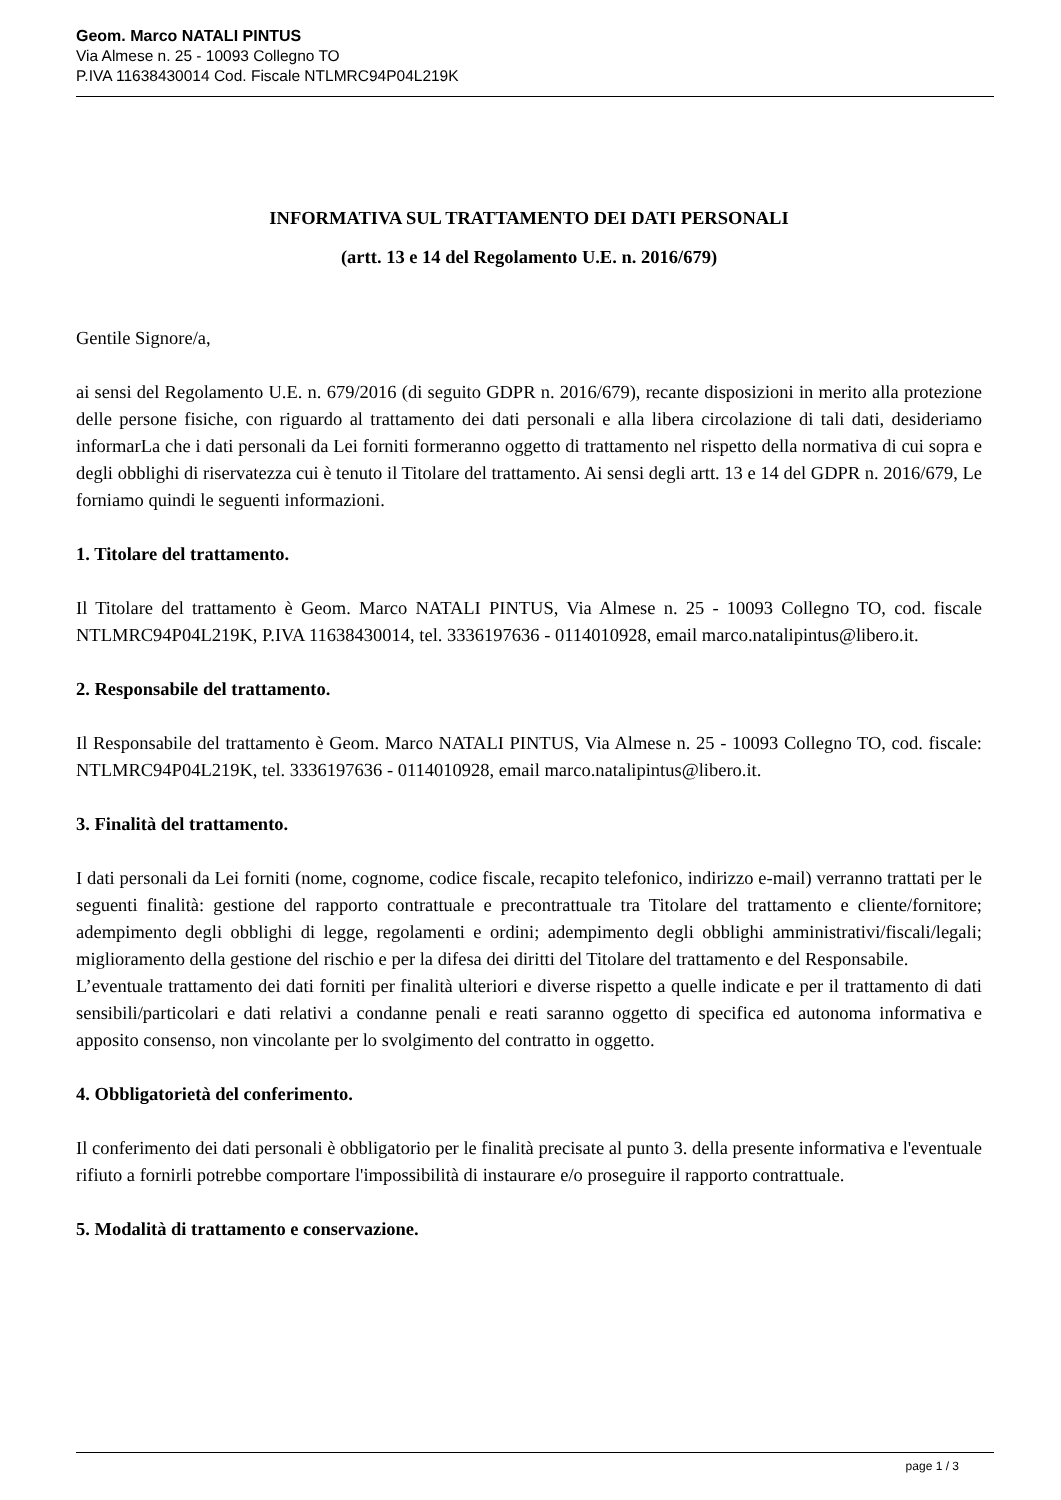Geom. Marco NATALI PINTUS
Via Almese n. 25 - 10093 Collegno TO
P.IVA 11638430014 Cod. Fiscale NTLMRC94P04L219K
INFORMATIVA SUL TRATTAMENTO DEI DATI PERSONALI
(artt. 13 e 14 del Regolamento U.E. n. 2016/679)
Gentile Signore/a,
ai sensi del Regolamento U.E. n. 679/2016 (di seguito GDPR n. 2016/679), recante disposizioni in merito alla protezione delle persone fisiche, con riguardo al trattamento dei dati personali e alla libera circolazione di tali dati, desideriamo informarLa che i dati personali da Lei forniti formeranno oggetto di trattamento nel rispetto della normativa di cui sopra e degli obblighi di riservatezza cui è tenuto il Titolare del trattamento. Ai sensi degli artt. 13 e 14 del GDPR n. 2016/679, Le forniamo quindi le seguenti informazioni.
1. Titolare del trattamento.
Il Titolare del trattamento è Geom. Marco NATALI PINTUS, Via Almese n. 25 - 10093 Collegno TO, cod. fiscale NTLMRC94P04L219K, P.IVA 11638430014, tel. 3336197636 - 0114010928, email marco.natalipintus@libero.it.
2. Responsabile del trattamento.
Il Responsabile del trattamento è Geom. Marco NATALI PINTUS, Via Almese n. 25 - 10093 Collegno TO, cod. fiscale: NTLMRC94P04L219K, tel. 3336197636 - 0114010928, email marco.natalipintus@libero.it.
3. Finalità del trattamento.
I dati personali da Lei forniti (nome, cognome, codice fiscale, recapito telefonico, indirizzo e-mail) verranno trattati per le seguenti finalità: gestione del rapporto contrattuale e precontrattuale tra Titolare del trattamento e cliente/fornitore; adempimento degli obblighi di legge, regolamenti e ordini; adempimento degli obblighi amministrativi/fiscali/legali; miglioramento della gestione del rischio e per la difesa dei diritti del Titolare del trattamento e del Responsabile.
L’eventuale trattamento dei dati forniti per finalità ulteriori e diverse rispetto a quelle indicate e per il trattamento di dati sensibili/particolari e dati relativi a condanne penali e reati saranno oggetto di specifica ed autonoma informativa e apposito consenso, non vincolante per lo svolgimento del contratto in oggetto.
4. Obbligatorietà del conferimento.
Il conferimento dei dati personali è obbligatorio per le finalità precisate al punto 3. della presente informativa e l'eventuale rifiuto a fornirli potrebbe comportare l'impossibilità di instaurare e/o proseguire il rapporto contrattuale.
5. Modalità di trattamento e conservazione.
page 1 / 3